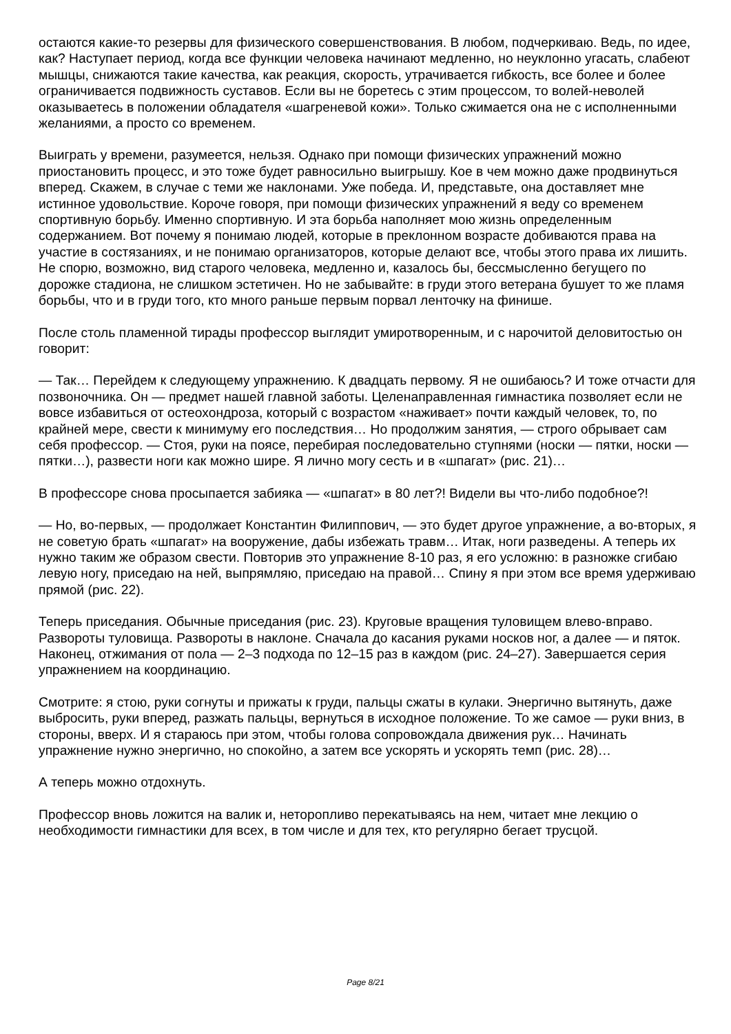остаются какие-то резервы для физического совершенствования. В любом, подчеркиваю. Ведь, по идее, как? Наступает период, когда все функции человека начинают медленно, но неуклонно угасать, слабеют мышцы, снижаются такие качества, как реакция, скорость, утрачивается гибкость, все более и более ограничивается подвижность суставов. Если вы не боретесь с этим процессом, то волей-неволей оказываетесь в положении обладателя «шагреневой кожи». Только сжимается она не с исполненными желаниями, а просто со временем.
Выиграть у времени, разумеется, нельзя. Однако при помощи физических упражнений можно приостановить процесс, и это тоже будет равносильно выигрышу. Кое в чем можно даже продвинуться вперед. Скажем, в случае с теми же наклонами. Уже победа. И, представьте, она доставляет мне истинное удовольствие. Короче говоря, при помощи физических упражнений я веду со временем спортивную борьбу. Именно спортивную. И эта борьба наполняет мою жизнь определенным содержанием. Вот почему я понимаю людей, которые в преклонном возрасте добиваются права на участие в состязаниях, и не понимаю организаторов, которые делают все, чтобы этого права их лишить. Не спорю, возможно, вид старого человека, медленно и, казалось бы, бессмысленно бегущего по дорожке стадиона, не слишком эстетичен. Но не забывайте: в груди этого ветерана бушует то же пламя борьбы, что и в груди того, кто много раньше первым порвал ленточку на финише.
После столь пламенной тирады профессор выглядит умиротворенным, и с нарочитой деловитостью он говорит:
— Так… Перейдем к следующему упражнению. К двадцать первому. Я не ошибаюсь? И тоже отчасти для позвоночника. Он — предмет нашей главной заботы. Целенаправленная гимнастика позволяет если не вовсе избавиться от остеохондроза, который с возрастом «наживает» почти каждый человек, то, по крайней мере, свести к минимуму его последствия… Но продолжим занятия, — строго обрывает сам себя профессор. — Стоя, руки на поясе, перебирая последовательно ступнями (носки — пятки, носки — пятки…), развести ноги как можно шире. Я лично могу сесть и в «шпагат» (рис. 21)…
В профессоре снова просыпается забияка — «шпагат» в 80 лет?! Видели вы что-либо подобное?!
— Но, во-первых, — продолжает Константин Филиппович, — это будет другое упражнение, а во-вторых, я не советую брать «шпагат» на вооружение, дабы избежать травм… Итак, ноги разведены. А теперь их нужно таким же образом свести. Повторив это упражнение 8-10 раз, я его усложню: в разножке сгибаю левую ногу, приседаю на ней, выпрямляю, приседаю на правой… Спину я при этом все время удерживаю прямой (рис. 22).
Теперь приседания. Обычные приседания (рис. 23). Круговые вращения туловищем влево-вправо. Развороты туловища. Развороты в наклоне. Сначала до касания руками носков ног, а далее — и пяток. Наконец, отжимания от пола — 2–3 подхода по 12–15 раз в каждом (рис. 24–27). Завершается серия упражнением на координацию.
Смотрите: я стою, руки согнуты и прижаты к груди, пальцы сжаты в кулаки. Энергично вытянуть, даже выбросить, руки вперед, разжать пальцы, вернуться в исходное положение. То же самое — руки вниз, в стороны, вверх. И я стараюсь при этом, чтобы голова сопровождала движения рук… Начинать упражнение нужно энергично, но спокойно, а затем все ускорять и ускорять темп (рис. 28)…
А теперь можно отдохнуть.
Профессор вновь ложится на валик и, неторопливо перекатываясь на нем, читает мне лекцию о необходимости гимнастики для всех, в том числе и для тех, кто регулярно бегает трусцой.
Page 8/21